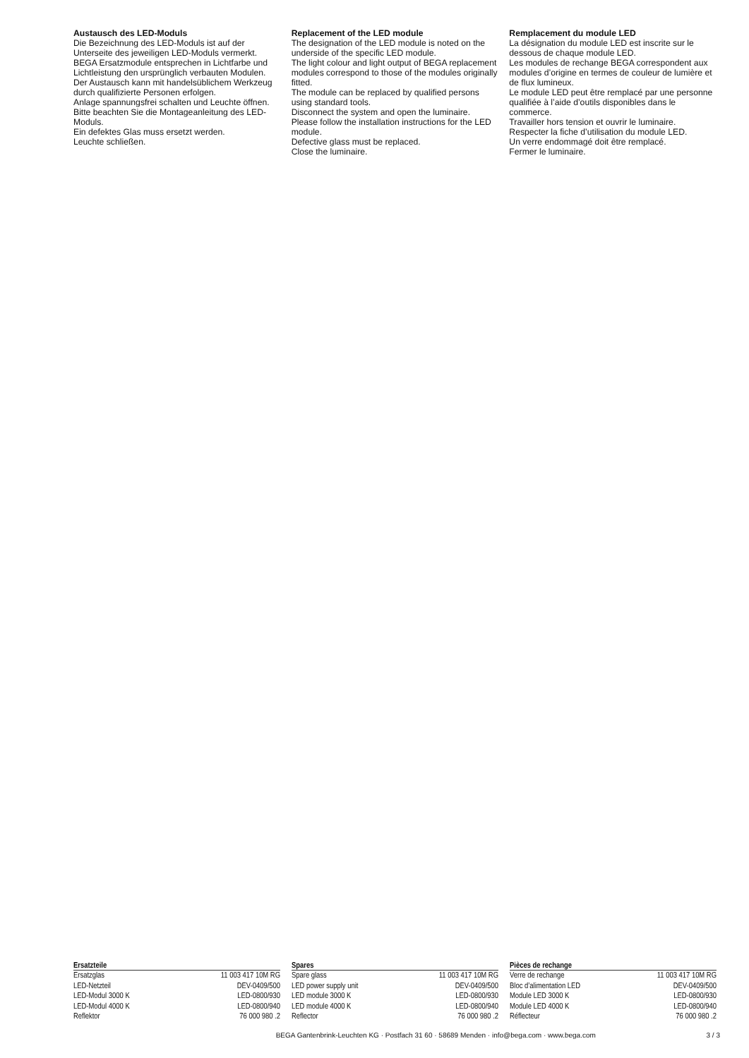Austausch des LED-Moduls
Die Bezeichnung des LED-Moduls ist auf der Unterseite des jeweiligen LED-Moduls vermerkt.
BEGA Ersatzmodule entsprechen in Lichtfarbe und Lichtleistung den ursprünglich verbauten Modulen.
Der Austausch kann mit handelsüblichem Werkzeug durch qualifizierte Personen erfolgen.
Anlage spannungsfrei schalten und Leuchte öffnen.
Bitte beachten Sie die Montageanleitung des LED-Moduls.
Ein defektes Glas muss ersetzt werden.
Leuchte schließen.
Replacement of the LED module
The designation of the LED module is noted on the underside of the specific LED module.
The light colour and light output of BEGA replacement modules correspond to those of the modules originally fitted.
The module can be replaced by qualified persons using standard tools.
Disconnect the system and open the luminaire.
Please follow the installation instructions for the LED module.
Defective glass must be replaced.
Close the luminaire.
Remplacement du module LED
La désignation du module LED est inscrite sur le dessous de chaque module LED.
Les modules de rechange BEGA correspondent aux modules d’origine en termes de couleur de lumière et de flux lumineux.
Le module LED peut être remplacé par une personne qualifiée à l’aide d’outils disponibles dans le commerce.
Travailler hors tension et ouvrir le luminaire.
Respecter la fiche d’utilisation du module LED.
Un verre endommagé doit être remplacé.
Fermer le luminaire.
| Ersatzteile | |
| --- | --- |
| Ersatzglas | 11 003 417 10M RG |
| LED-Netzteil | DEV-0409/500 |
| LED-Modul 3000 K | LED-0800/930 |
| LED-Modul 4000 K | LED-0800/940 |
| Reflektor | 76 000 980 .2 |
| Spares | |
| --- | --- |
| Spare glass | 11 003 417 10M RG |
| LED power supply unit | DEV-0409/500 |
| LED module 3000 K | LED-0800/930 |
| LED module 4000 K | LED-0800/940 |
| Reflector | 76 000 980 .2 |
| Pièces de rechange | |
| --- | --- |
| Verre de rechange | 11 003 417 10M RG |
| Bloc d’alimentation LED | DEV-0409/500 |
| Module LED 3000 K | LED-0800/930 |
| Module LED 4000 K | LED-0800/940 |
| Réflecteur | 76 000 980 .2 |
BEGA Gantenbrink-Leuchten KG · Postfach 31 60 · 58689 Menden · info@bega.com · www.bega.com 3 / 3